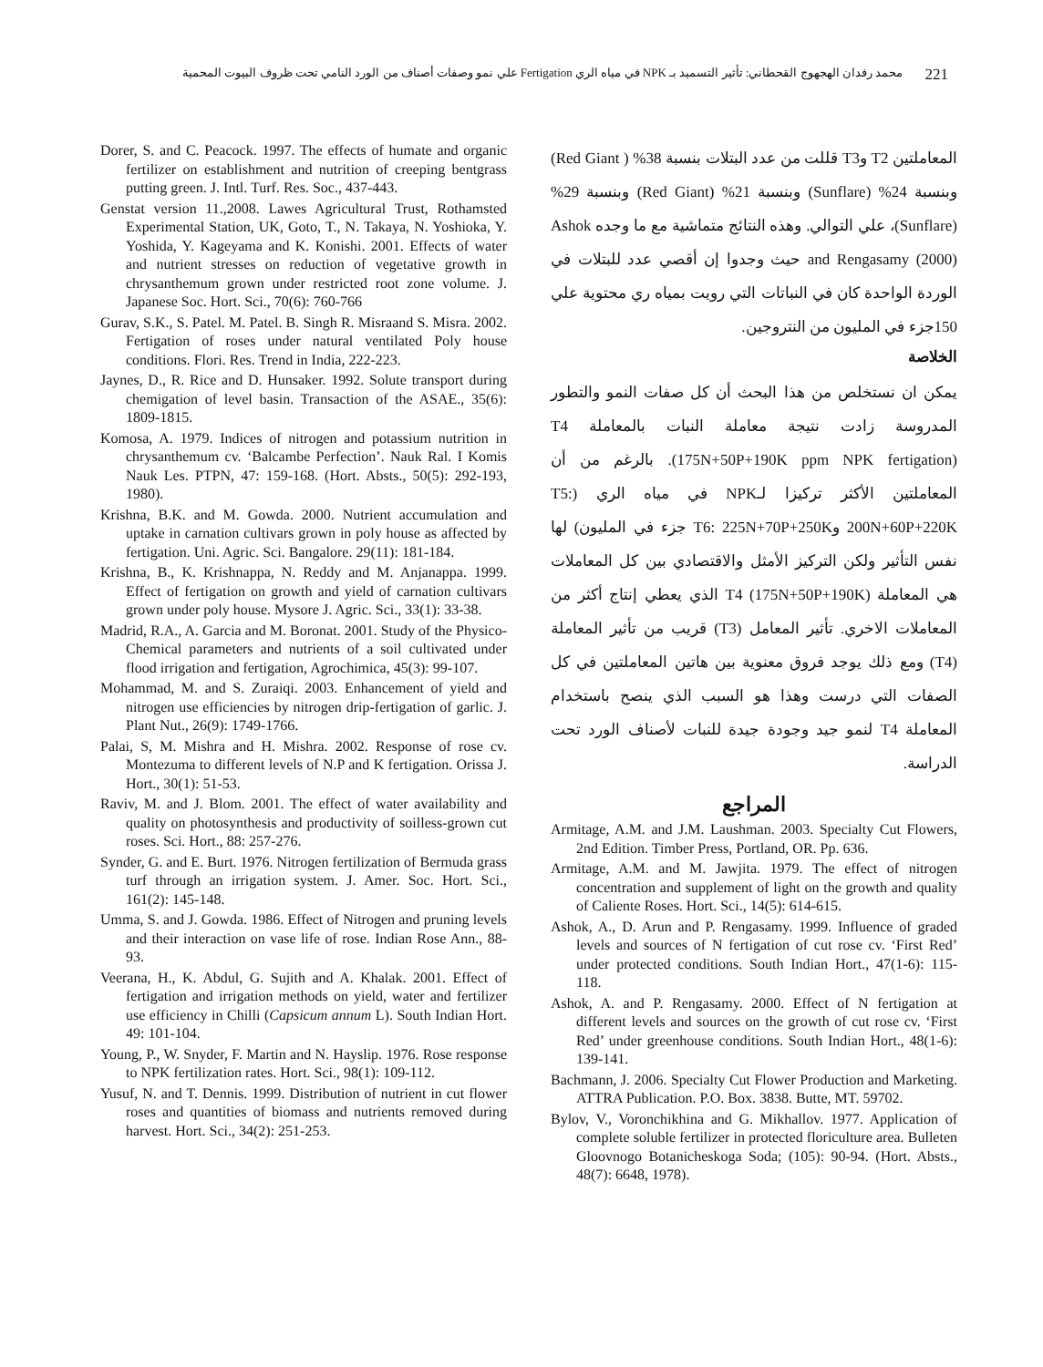221 محمد رفدان الهجهوج القحطاني: تأثير التسميد بـ NPK في مياه الري Fertigation علي نمو وصفات أصناف من الورد النامي تحت ظروف البيوت المحمية
المعاملتين T2 وT3 قللت من عدد البتلات بنسبة 38% ( Red Giant) وبنسبة 24% (Sunflare) وبنسبة 21% (Red Giant) وبنسبة 29% (Sunflare)، علي التوالي. وهذه النتائج متماشية مع ما وجده Ashok and Rengasamy (2000) حيث وجدوا إن أقصي عدد للبتلات في الوردة الواحدة كان في النباتات التي رويت بمياه ري محتوية علي 150جزء في المليون من النتروجين.
الخلاصة
يمكن ان نستخلص من هذا البحث أن كل صفات النمو والتطور المدروسة زادت نتيجة معاملة النبات بالمعاملة T4 (175N+50P+190K ppm NPK fertigation). بالرغم من أن المعاملتين الأكثر تركيزا لـNPK في مياه الري (T5: 200N+60P+220K وT6: 225N+70P+250K جزء في المليون) لها نفس التأثير ولكن التركيز الأمثل والاقتصادي بين كل المعاملات هي المعاملة T4 (175N+50P+190K) الذي يعطي إنتاج أكثر من المعاملات الاخري. تأثير المعامل (T3) قريب من تأثير المعاملة (T4) ومع ذلك يوجد فروق معنوية بين هاتين المعاملتين في كل الصفات التي درست وهذا هو السبب الذي ينصح باستخدام المعاملة T4 لنمو جيد وجودة جيدة للنبات لأصناف الورد تحت الدراسة.
المراجع
Armitage, A.M. and J.M. Laushman. 2003. Specialty Cut Flowers, 2nd Edition. Timber Press, Portland, OR. Pp. 636.
Armitage, A.M. and M. Jawjita. 1979. The effect of nitrogen concentration and supplement of light on the growth and quality of Caliente Roses. Hort. Sci., 14(5): 614-615.
Ashok, A., D. Arun and P. Rengasamy. 1999. Influence of graded levels and sources of N fertigation of cut rose cv. ‘First Red’ under protected conditions. South Indian Hort., 47(1-6): 115-118.
Ashok, A. and P. Rengasamy. 2000. Effect of N fertigation at different levels and sources on the growth of cut rose cv. ‘First Red’ under greenhouse conditions. South Indian Hort., 48(1-6): 139-141.
Bachmann, J. 2006. Specialty Cut Flower Production and Marketing. ATTRA Publication. P.O. Box. 3838. Butte, MT. 59702.
Bylov, V., Voronchikhina and G. Mikhallov. 1977. Application of complete soluble fertilizer in protected floriculture area. Bulleten Gloovnogo Botanicheskoga Soda; (105): 90-94. (Hort. Absts., 48(7): 6648, 1978).
Dorer, S. and C. Peacock. 1997. The effects of humate and organic fertilizer on establishment and nutrition of creeping bentgrass putting green. J. Intl. Turf. Res. Soc., 437-443.
Genstat version 11.,2008. Lawes Agricultural Trust, Rothamsted Experimental Station, UK, Goto, T., N. Takaya, N. Yoshioka, Y. Yoshida, Y. Kageyama and K. Konishi. 2001. Effects of water and nutrient stresses on reduction of vegetative growth in chrysanthemum grown under restricted root zone volume. J. Japanese Soc. Hort. Sci., 70(6): 760-766
Gurav, S.K., S. Patel. M. Patel. B. Singh R. Misraand S. Misra. 2002. Fertigation of roses under natural ventilated Poly house conditions. Flori. Res. Trend in India, 222-223.
Jaynes, D., R. Rice and D. Hunsaker. 1992. Solute transport during chemigation of level basin. Transaction of the ASAE., 35(6): 1809-1815.
Komosa, A. 1979. Indices of nitrogen and potassium nutrition in chrysanthemum cv. ‘Balcambe Perfection’. Nauk Ral. I Komis Nauk Les. PTPN, 47: 159-168. (Hort. Absts., 50(5): 292-193, 1980).
Krishna, B.K. and M. Gowda. 2000. Nutrient accumulation and uptake in carnation cultivars grown in poly house as affected by fertigation. Uni. Agric. Sci. Bangalore. 29(11): 181-184.
Krishna, B., K. Krishnappa, N. Reddy and M. Anjanappa. 1999. Effect of fertigation on growth and yield of carnation cultivars grown under poly house. Mysore J. Agric. Sci., 33(1): 33-38.
Madrid, R.A., A. Garcia and M. Boronat. 2001. Study of the Physico-Chemical parameters and nutrients of a soil cultivated under flood irrigation and fertigation, Agrochimica, 45(3): 99-107.
Mohammad, M. and S. Zuraiqi. 2003. Enhancement of yield and nitrogen use efficiencies by nitrogen drip-fertigation of garlic. J. Plant Nut., 26(9): 1749-1766.
Palai, S, M. Mishra and H. Mishra. 2002. Response of rose cv. Montezuma to different levels of N.P and K fertigation. Orissa J. Hort., 30(1): 51-53.
Raviv, M. and J. Blom. 2001. The effect of water availability and quality on photosynthesis and productivity of soilless-grown cut roses. Sci. Hort., 88: 257-276.
Synder, G. and E. Burt. 1976. Nitrogen fertilization of Bermuda grass turf through an irrigation system. J. Amer. Soc. Hort. Sci., 161(2): 145-148.
Umma, S. and J. Gowda. 1986. Effect of Nitrogen and pruning levels and their interaction on vase life of rose. Indian Rose Ann., 88-93.
Veerana, H., K. Abdul, G. Sujith and A. Khalak. 2001. Effect of fertigation and irrigation methods on yield, water and fertilizer use efficiency in Chilli (Capsicum annum L). South Indian Hort. 49: 101-104.
Young, P., W. Snyder, F. Martin and N. Hayslip. 1976. Rose response to NPK fertilization rates. Hort. Sci., 98(1): 109-112.
Yusuf, N. and T. Dennis. 1999. Distribution of nutrient in cut flower roses and quantities of biomass and nutrients removed during harvest. Hort. Sci., 34(2): 251-253.